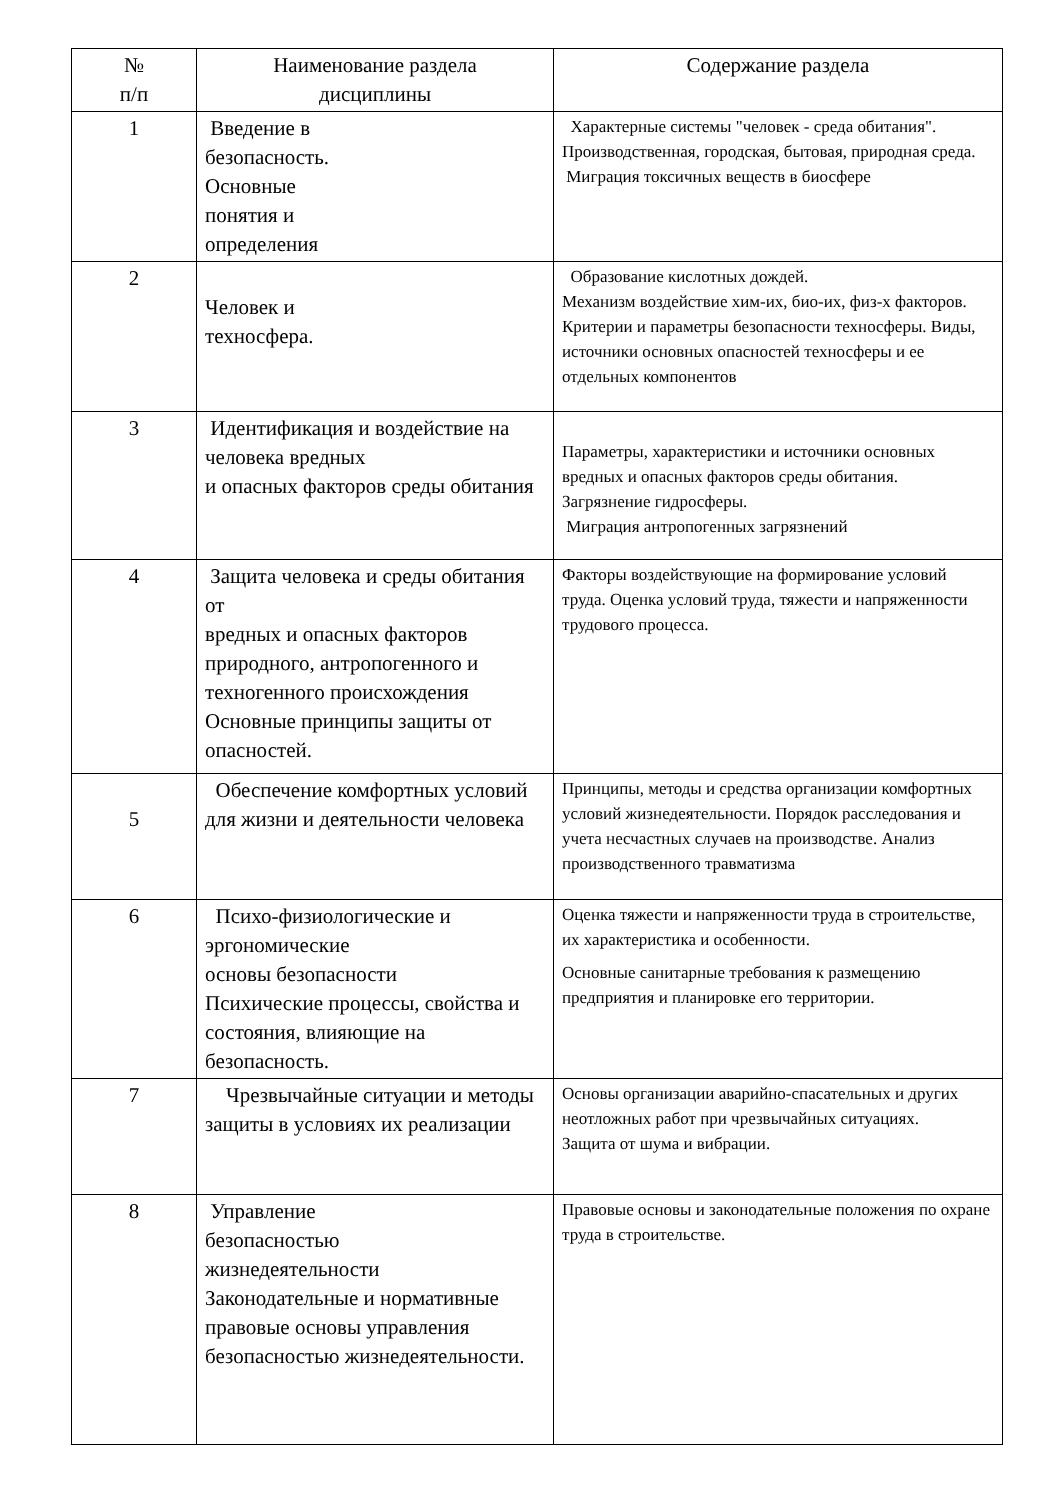| № п/п | Наименование раздела дисциплины | Содержание раздела |
| --- | --- | --- |
| 1 | Введение в безопасность. Основные понятия и определения | Характерные системы "человек - среда обитания". Производственная, городская, бытовая, природная среда. Миграция токсичных веществ в биосфере |
| 2 | Человек и техносфера. | Образование кислотных дождей. Механизм воздействие хим-их, био-их, физ-х факторов. Критерии и параметры безопасности техносферы. Виды, источники основных опасностей техносферы и ее отдельных компонентов |
| 3 | Идентификация и воздействие на человека вредных и опасных факторов среды обитания | Параметры, характеристики и источники основных вредных и опасных факторов среды обитания. Загрязнение гидросферы. Миграция антропогенных загрязнений |
| 4 | Защита человека и среды обитания от вредных и опасных факторов природного, антропогенного и техногенного происхождения Основные принципы защиты от опасностей. | Факторы воздействующие на формирование условий труда. Оценка условий труда, тяжести и напряженности трудового процесса. |
| 5 | Обеспечение комфортных условий для жизни и деятельности человека | Принципы, методы и средства организации комфортных условий жизнедеятельности. Порядок расследования и учета несчастных случаев на производстве. Анализ производственного травматизма |
| 6 | Психо-физиологические и эргономические основы безопасности Психические процессы, свойства и состояния, влияющие на безопасность. | Оценка тяжести и напряженности труда в строительстве, их характеристика и особенности. Основные санитарные требования к размещению предприятия и планировке его территории. |
| 7 | Чрезвычайные ситуации и методы защиты в условиях их реализации | Основы организации аварийно-спасательных и других неотложных работ при чрезвычайных ситуациях. Защита от шума и вибрации. |
| 8 | Управление безопасностью жизнедеятельности Законодательные и нормативные правовые основы управления безопасностью жизнедеятельности. | Правовые основы и законодательные положения по охране труда в строительстве. |